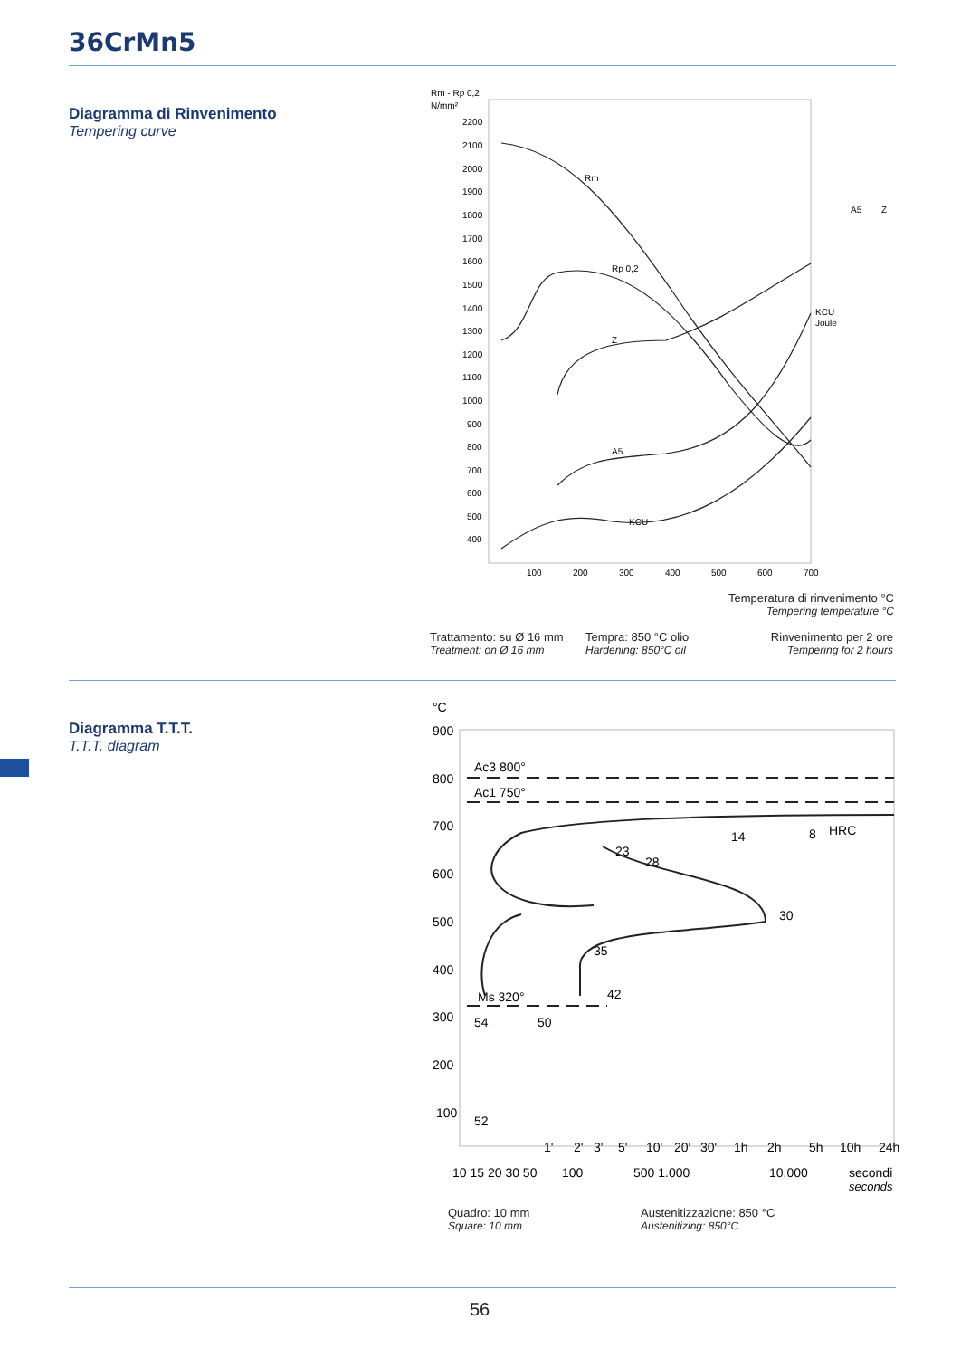36CrMn5
Diagramma di Rinvenimento
Tempering curve
Rm - Rp 0,2
N/mm²
2200
2100
2000
1900
1800
1700
1600
1500
1400
1300
1200
1100
1000
900
800
700
600
500
400
100
200
300
400
500
600
700
Rm
Rp 0,2
Z
A5
KCU
KCU
Joule
A5
Z
Temperatura di rinvenimento °C
Tempering temperature °C
Trattamento: su Ø 16 mm
Treatment: on Ø 16 mm
Tempra: 850 °C olio
Hardening: 850°C oil
Rinvenimento per 2 ore
Tempering for 2 hours
Diagramma T.T.T.
T.T.T. diagram
°C
900
800
700
600
500
400
300
200
100
Ac3 800°
Ac1 750°
Ms 320°
HRC
8
14
23
28
30
35
42
54
50
52
1'
2'
3'
5'
10'
20'
30'
1h
2h
5h
10h
24h
10 15 20 30 50
100
500 1.000
10.000
secondi
seconds
Quadro: 10 mm
Square: 10 mm
Austenitizzazione: 850 °C
Austenitizing: 850°C
56